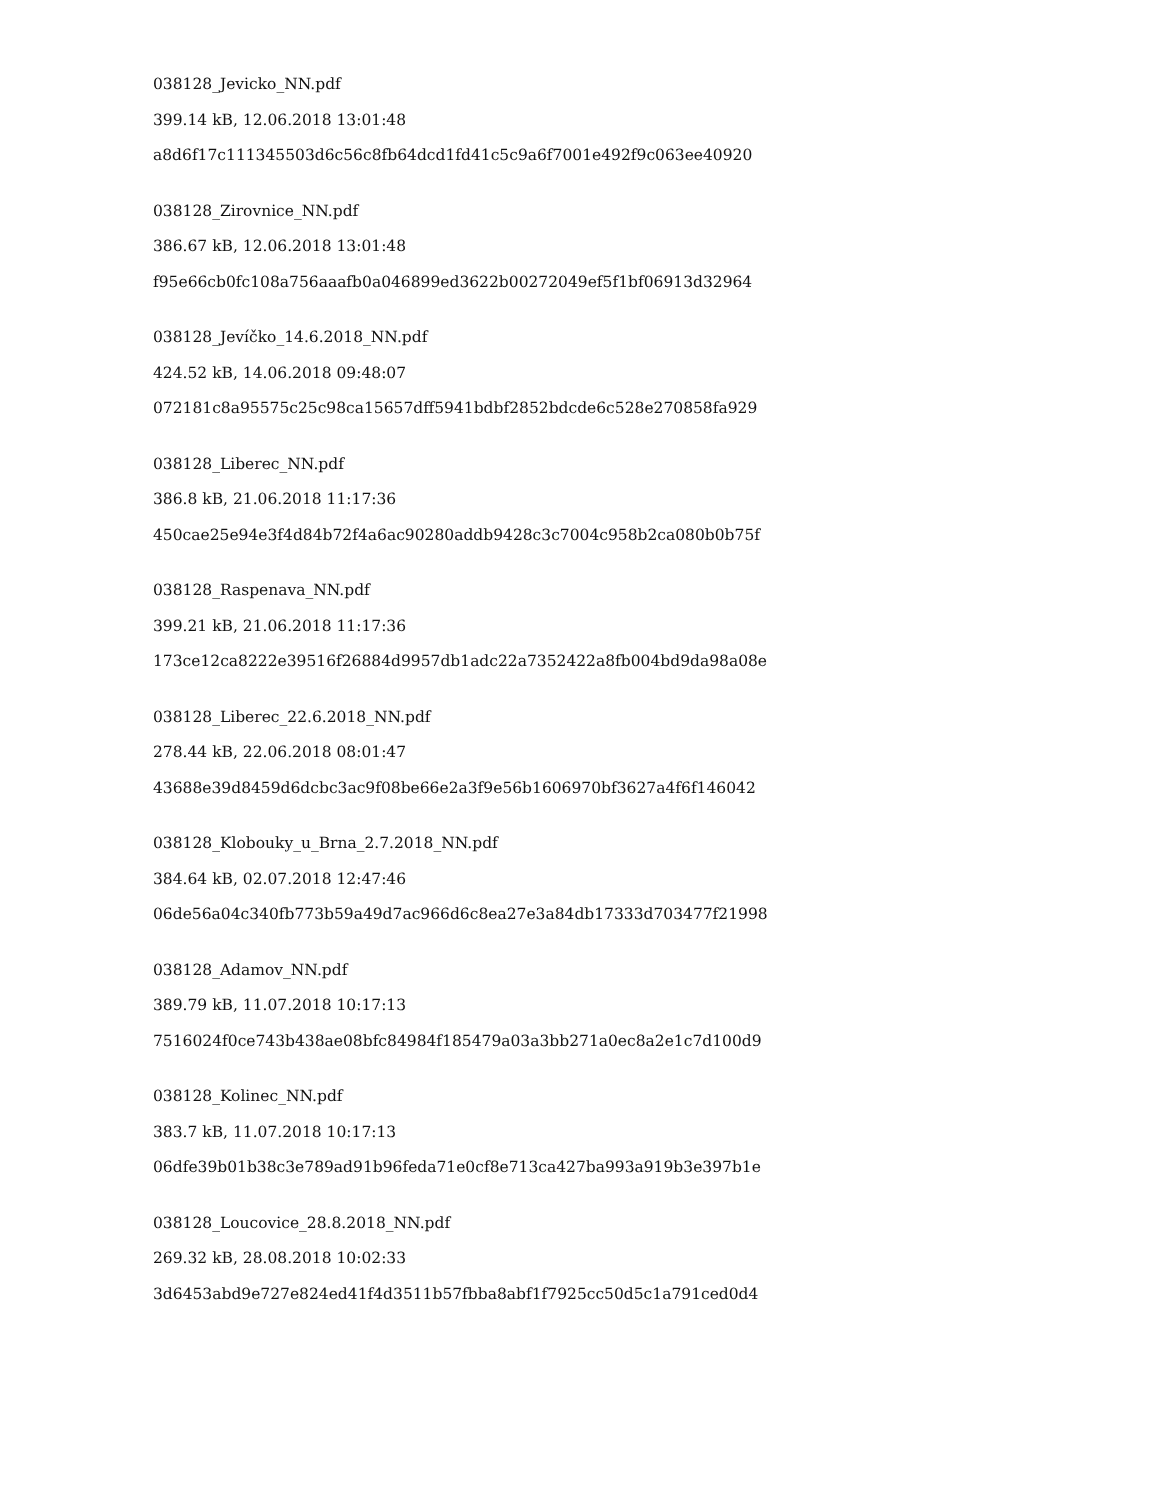038128_Jevicko_NN.pdf
399.14 kB, 12.06.2018 13:01:48
a8d6f17c111345503d6c56c8fb64dcd1fd41c5c9a6f7001e492f9c063ee40920
038128_Zirovnice_NN.pdf
386.67 kB, 12.06.2018 13:01:48
f95e66cb0fc108a756aaafb0a046899ed3622b00272049ef5f1bf06913d32964
038128_Jevíčko_14.6.2018_NN.pdf
424.52 kB, 14.06.2018 09:48:07
072181c8a95575c25c98ca15657dff5941bdbf2852bdcde6c528e270858fa929
038128_Liberec_NN.pdf
386.8 kB, 21.06.2018 11:17:36
450cae25e94e3f4d84b72f4a6ac90280addb9428c3c7004c958b2ca080b0b75f
038128_Raspenava_NN.pdf
399.21 kB, 21.06.2018 11:17:36
173ce12ca8222e39516f26884d9957db1adc22a7352422a8fb004bd9da98a08e
038128_Liberec_22.6.2018_NN.pdf
278.44 kB, 22.06.2018 08:01:47
43688e39d8459d6dcbc3ac9f08be66e2a3f9e56b1606970bf3627a4f6f146042
038128_Klobouky_u_Brna_2.7.2018_NN.pdf
384.64 kB, 02.07.2018 12:47:46
06de56a04c340fb773b59a49d7ac966d6c8ea27e3a84db17333d703477f21998
038128_Adamov_NN.pdf
389.79 kB, 11.07.2018 10:17:13
7516024f0ce743b438ae08bfc84984f185479a03a3bb271a0ec8a2e1c7d100d9
038128_Kolinec_NN.pdf
383.7 kB, 11.07.2018 10:17:13
06dfe39b01b38c3e789ad91b96feda71e0cf8e713ca427ba993a919b3e397b1e
038128_Loucovice_28.8.2018_NN.pdf
269.32 kB, 28.08.2018 10:02:33
3d6453abd9e727e824ed41f4d3511b57fbba8abf1f7925cc50d5c1a791ced0d4